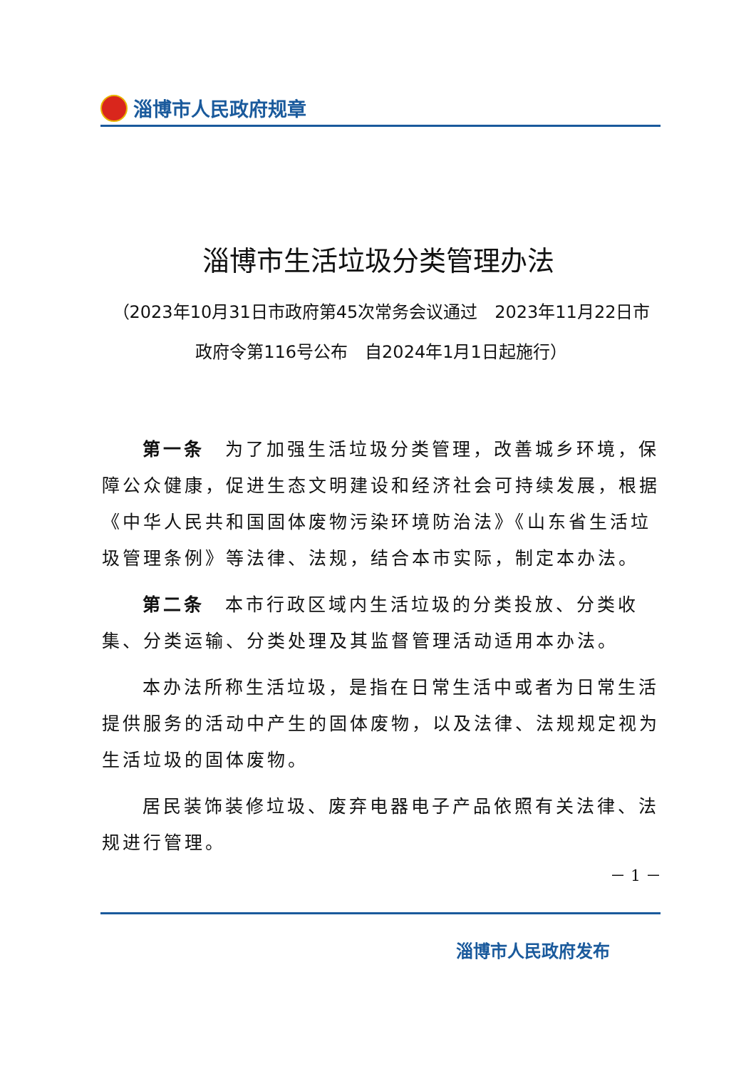淄博市人民政府规章
淄博市生活垃圾分类管理办法
（2023年10月31日市政府第45次常务会议通过　2023年11月22日市政府令第116号公布　自2024年1月1日起施行）
第一条　为了加强生活垃圾分类管理，改善城乡环境，保障公众健康，促进生态文明建设和经济社会可持续发展，根据《中华人民共和国固体废物污染环境防治法》《山东省生活垃圾管理条例》等法律、法规，结合本市实际，制定本办法。
第二条　本市行政区域内生活垃圾的分类投放、分类收集、分类运输、分类处理及其监督管理活动适用本办法。
本办法所称生活垃圾，是指在日常生活中或者为日常生活提供服务的活动中产生的固体废物，以及法律、法规规定视为生活垃圾的固体废物。
居民装饰装修垃圾、废弃电器电子产品依照有关法律、法规进行管理。
－ 1 －
淄博市人民政府发布